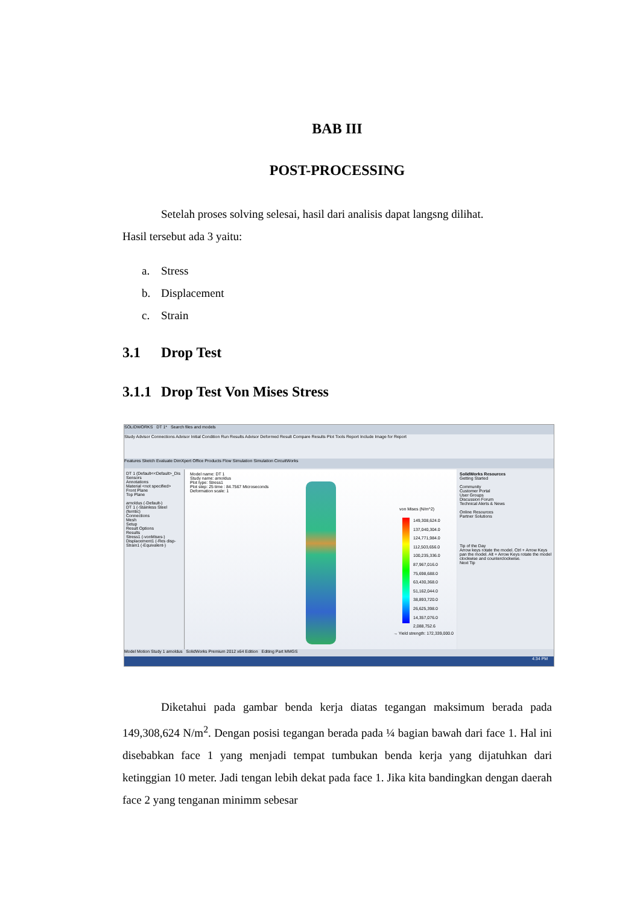BAB III
POST-PROCESSING
Setelah proses solving selesai, hasil dari analisis dapat langsng dilihat.
Hasil tersebut ada 3 yaitu:
a. Stress
b. Displacement
c. Strain
3.1 Drop Test
3.1.1 Drop Test Von Mises Stress
SOLIDWORKS DT 1* Search files and models
Study Advisor Connections Advisor Initial Condition Run Results Advisor Deformed Result Compare Results Plot Tools Report Include Image for Report
Features Sketch Evaluate DimXpert Office Products Flow Simulation Simulation CircuitWorks
DT 1 (Default<<Default>_Dis
Sensors
Annotations
Material <not specified>
Front Plane
Top Plane
arnoldus (-Default-)
DT 1 (-Stainless Steel (ferritic)
Connections
Mesh
Setup
Result Options
Results
Stress1 (-vonMises-)
Displacement1 (-Res disp-
Strain1 (-Equivalent-)
Model name: DT 1
Study name: arnoldus
Plot type: Stress1
Plot step: 25 time : 84.7567 Microseconds
Deformation scale: 1
von Mises (N/m^2)
149,308,624.0
137,040,304.0
124,771,984.0
112,503,656.0
100,235,336.0
87,967,016.0
75,698,688.0
63,430,368.0
51,162,044.0
38,893,720.0
26,625,398.0
14,357,076.0
2,088,752.6
→ Yield strength: 172,339,000.0
SolidWorks Resources
Getting Started
Community
Customer Portal
User Groups
Discussion Forum
Technical Alerts & News
Online Resources
Partner Solutions
Tip of the Day
Arrow keys rotate the model. Ctrl + Arrow Keys pan the model. Alt + Arrow Keys rotate the model clockwise and counterclockwise.
Next Tip
Model Motion Study 1 arnoldus SolidWorks Premium 2012 x64 Edition Editing Part MMGS
4:34 PM
Diketahui pada gambar benda kerja diatas tegangan maksimum berada pada 149,308,624 N/m<sup>2</sup>. Dengan posisi tegangan berada pada ¼ bagian bawah dari face 1. Hal ini disebabkan face 1 yang menjadi tempat tumbukan benda kerja yang dijatuhkan dari ketinggian 10 meter. Jadi tengan lebih dekat pada face 1. Jika kita bandingkan dengan daerah face 2 yang tenganan minimm sebesar